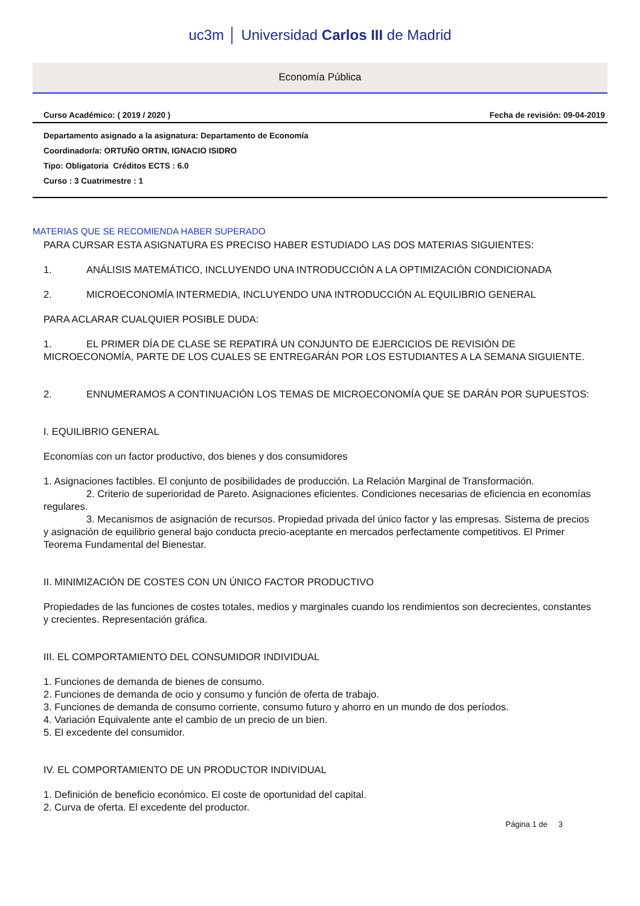uc3m │ Universidad Carlos III de Madrid
Economía Pública
Curso Académico: ( 2019 / 2020 ) Fecha de revisión: 09-04-2019
Departamento asignado a la asignatura: Departamento de Economía
Coordinador/a: ORTUÑO ORTIN, IGNACIO ISIDRO
Tipo: Obligatoria Créditos ECTS : 6.0
Curso : 3 Cuatrimestre : 1
MATERIAS QUE SE RECOMIENDA HABER SUPERADO
PARA CURSAR ESTA ASIGNATURA ES PRECISO HABER ESTUDIADO LAS DOS MATERIAS SIGUIENTES:
1. ANÁLISIS MATEMÁTICO, INCLUYENDO UNA INTRODUCCIÓN A LA OPTIMIZACIÓN CONDICIONADA
2. MICROECONOMÍA INTERMEDIA, INCLUYENDO UNA INTRODUCCIÓN AL EQUILIBRIO GENERAL
PARA ACLARAR CUALQUIER POSIBLE DUDA:
1. EL PRIMER DÍA DE CLASE SE REPATIRÁ UN CONJUNTO DE EJERCICIOS DE REVISIÓN DE MICROECONOMÍA, PARTE DE LOS CUALES SE ENTREGARÁN POR LOS ESTUDIANTES A LA SEMANA SIGUIENTE.
2. ENNUMERAMOS A CONTINUACIÓN LOS TEMAS DE MICROECONOMÍA QUE SE DARÁN POR SUPUESTOS:
I. EQUILIBRIO GENERAL
Economías con un factor productivo, dos bienes y dos consumidores
1. Asignaciones factibles. El conjunto de posibilidades de producción. La Relación Marginal de Transformación.
2. Criterio de superioridad de Pareto. Asignaciones eficientes. Condiciones necesarias de eficiencia en economías regulares.
3. Mecanismos de asignación de recursos. Propiedad privada del único factor y las empresas. Sistema de precios y asignación de equilibrio general bajo conducta precio-aceptante en mercados perfectamente competitivos. El Primer Teorema Fundamental del Bienestar.
II. MINIMIZACIÓN DE COSTES CON UN ÚNICO FACTOR PRODUCTIVO
Propiedades de las funciones de costes totales, medios y marginales cuando los rendimientos son decrecientes, constantes y crecientes. Representación gráfica.
III. EL COMPORTAMIENTO DEL CONSUMIDOR INDIVIDUAL
1. Funciones de demanda de bienes de consumo.
2. Funciones de demanda de ocio y consumo y función de oferta de trabajo.
3. Funciones de demanda de consumo corriente, consumo futuro y ahorro en un mundo de dos períodos.
4. Variación Equivalente ante el cambio de un precio de un bien.
5. El excedente del consumidor.
IV. EL COMPORTAMIENTO DE UN PRODUCTOR INDIVIDUAL
1. Definición de beneficio económico. El coste de oportunidad del capital.
2. Curva de oferta. El excedente del productor.
Página 1 de 3